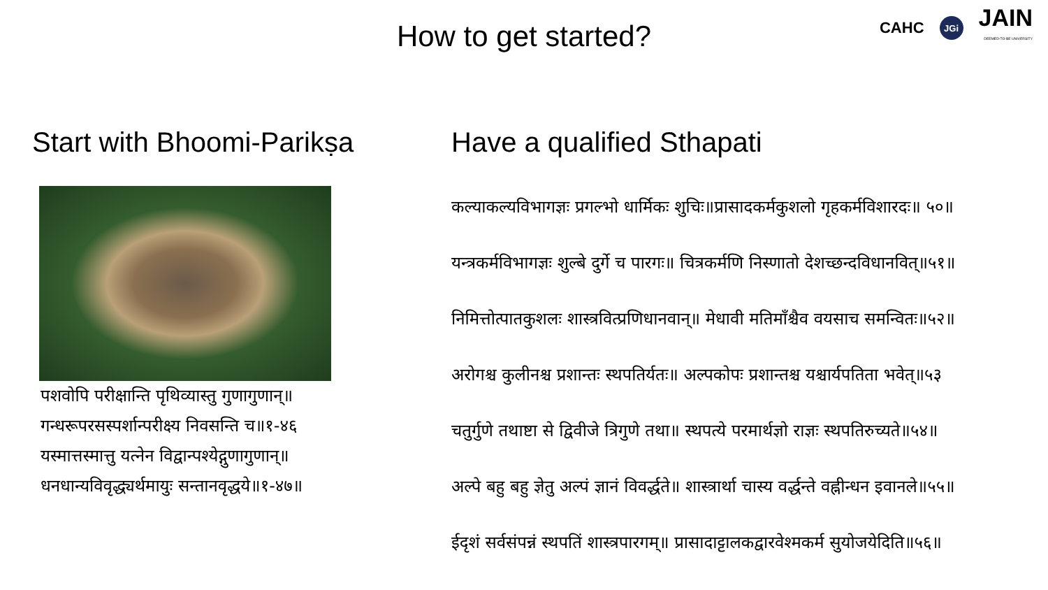CAHC JGi JAIN
DEEMED-TO-BE UNIVERSITY
How to get started?
Start with Bhoomi-Parikṣa
पशवोपि परीक्षान्ति पृथिव्यास्तु गुणागुणान्॥
गन्धरूपरसस्पर्शान्परीक्ष्य निवसन्ति च॥१-४६
यस्मात्तस्मात्तु यत्नेन विद्वान्पश्येद्गुणागुणान्॥
धनधान्यविवृद्ध्यर्थमायुः सन्तानवृद्धये॥१-४७॥
Have a qualified Sthapati
कल्याकल्यविभागज्ञः प्रगल्भो धार्मिकः शुचिः॥प्रासादकर्मकुशलो गृहकर्मविशारदः॥ ५०॥
यन्त्रकर्मविभागज्ञः शुल्बे दुर्गे च पारगः॥ चित्रकर्मणि निस्णातो देशच्छन्दविधानवित्॥५१॥
निमित्तोत्पातकुशलः शास्त्रवित्प्रणिधानवान्॥ मेधावी मतिमाँश्चैव वयसाच समन्वितः॥५२॥
अरोगश्च कुलीनश्च प्रशान्तः स्थपतिर्यतः॥ अल्पकोपः प्रशान्तश्च यश्चार्यपतिता भवेत्॥५३
चतुर्गुणे तथाष्टा से द्विवीजे त्रिगुणे तथा॥ स्थपत्ये परमार्थज्ञो राज्ञः स्थपतिरुच्यते॥५४॥
अल्पे बहु बहु ज्ञेतु अल्पं ज्ञानं विवर्द्धते॥ शास्त्रार्था चास्य वर्द्धन्ते वह्नीन्धन इवानले॥५५॥
ईदृशं सर्वसंपन्नं स्थपतिं शास्त्रपारगम्॥ प्रासादाट्टालकद्वारवेश्मकर्म सुयोजयेदिति॥५६॥